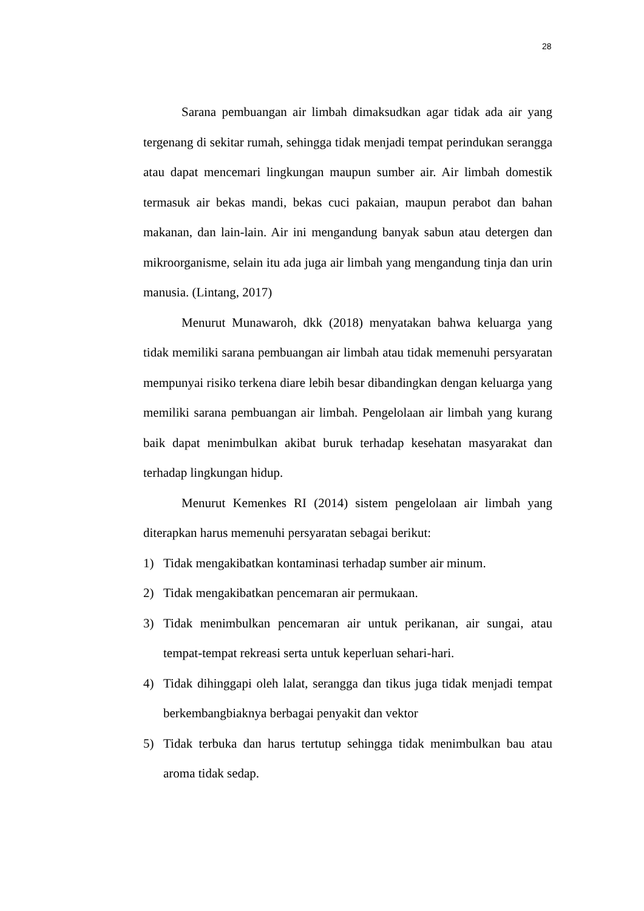28
Sarana pembuangan air limbah dimaksudkan agar tidak ada air yang tergenang di sekitar rumah, sehingga tidak menjadi tempat perindukan serangga atau dapat mencemari lingkungan maupun sumber air. Air limbah domestik termasuk air bekas mandi, bekas cuci pakaian, maupun perabot dan bahan makanan, dan lain-lain. Air ini mengandung banyak sabun atau detergen dan mikroorganisme, selain itu ada juga air limbah yang mengandung tinja dan urin manusia. (Lintang, 2017)
Menurut Munawaroh, dkk (2018) menyatakan bahwa keluarga yang tidak memiliki sarana pembuangan air limbah atau tidak memenuhi persyaratan mempunyai risiko terkena diare lebih besar dibandingkan dengan keluarga yang memiliki sarana pembuangan air limbah. Pengelolaan air limbah yang kurang baik dapat menimbulkan akibat buruk terhadap kesehatan masyarakat dan terhadap lingkungan hidup.
Menurut Kemenkes RI (2014) sistem pengelolaan air limbah yang diterapkan harus memenuhi persyaratan sebagai berikut:
1) Tidak mengakibatkan kontaminasi terhadap sumber air minum.
2) Tidak mengakibatkan pencemaran air permukaan.
3) Tidak menimbulkan pencemaran air untuk perikanan, air sungai, atau tempat-tempat rekreasi serta untuk keperluan sehari-hari.
4) Tidak dihinggapi oleh lalat, serangga dan tikus juga tidak menjadi tempat berkembangbiaknya berbagai penyakit dan vektor
5) Tidak terbuka dan harus tertutup sehingga tidak menimbulkan bau atau aroma tidak sedap.